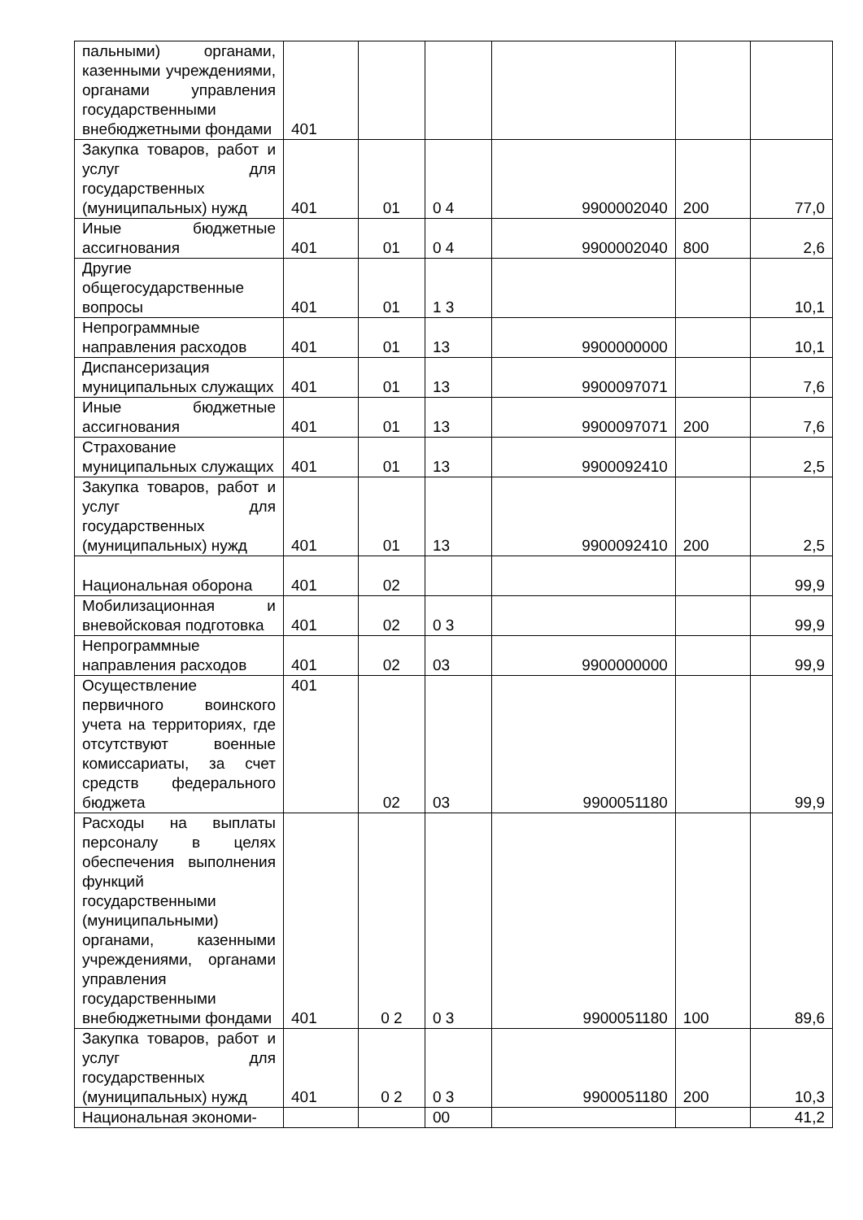| пальными) органами, казенными учреждениями, органами управления государственными внебюджетными фондами | 401 | | | | | |
| Закупка товаров, работ и услуг для государственных (муниципальных) нужд | 401 | 01 | 0 4 | 9900002040 | 200 | 77,0 |
| Иные бюджетные ассигнования | 401 | 01 | 0 4 | 9900002040 | 800 | 2,6 |
| Другие общегосударственные вопросы | 401 | 01 | 1 3 | | | 10,1 |
| Непрограммные направления расходов | 401 | 01 | 13 | 9900000000 | | 10,1 |
| Диспансеризация муниципальных служащих | 401 | 01 | 13 | 9900097071 | | 7,6 |
| Иные бюджетные ассигнования | 401 | 01 | 13 | 9900097071 | 200 | 7,6 |
| Страхование муниципальных служащих | 401 | 01 | 13 | 9900092410 | | 2,5 |
| Закупка товаров, работ и услуг для государственных (муниципальных) нужд | 401 | 01 | 13 | 9900092410 | 200 | 2,5 |
| Национальная оборона | 401 | 02 | | | | 99,9 |
| Мобилизационная и вневойсковая подготовка | 401 | 02 | 0 3 | | | 99,9 |
| Непрограммные направления расходов | 401 | 02 | 03 | 9900000000 | | 99,9 |
| Осуществление первичного воинского учета на территориях, где отсутствуют военные комиссариаты, за счет средств федерального бюджета | 401 | 02 | 03 | 9900051180 | | 99,9 |
| Расходы на выплаты персоналу в целях обеспечения выполнения функций государственными (муниципальными) органами, казенными учреждениями, органами управления государственными внебюджетными фондами | 401 | 0 2 | 0 3 | 9900051180 | 100 | 89,6 |
| Закупка товаров, работ и услуг для государственных (муниципальных) нужд | 401 | 0 2 | 0 3 | 9900051180 | 200 | 10,3 |
| Национальная экономи- | | | 00 | | | 41,2 |